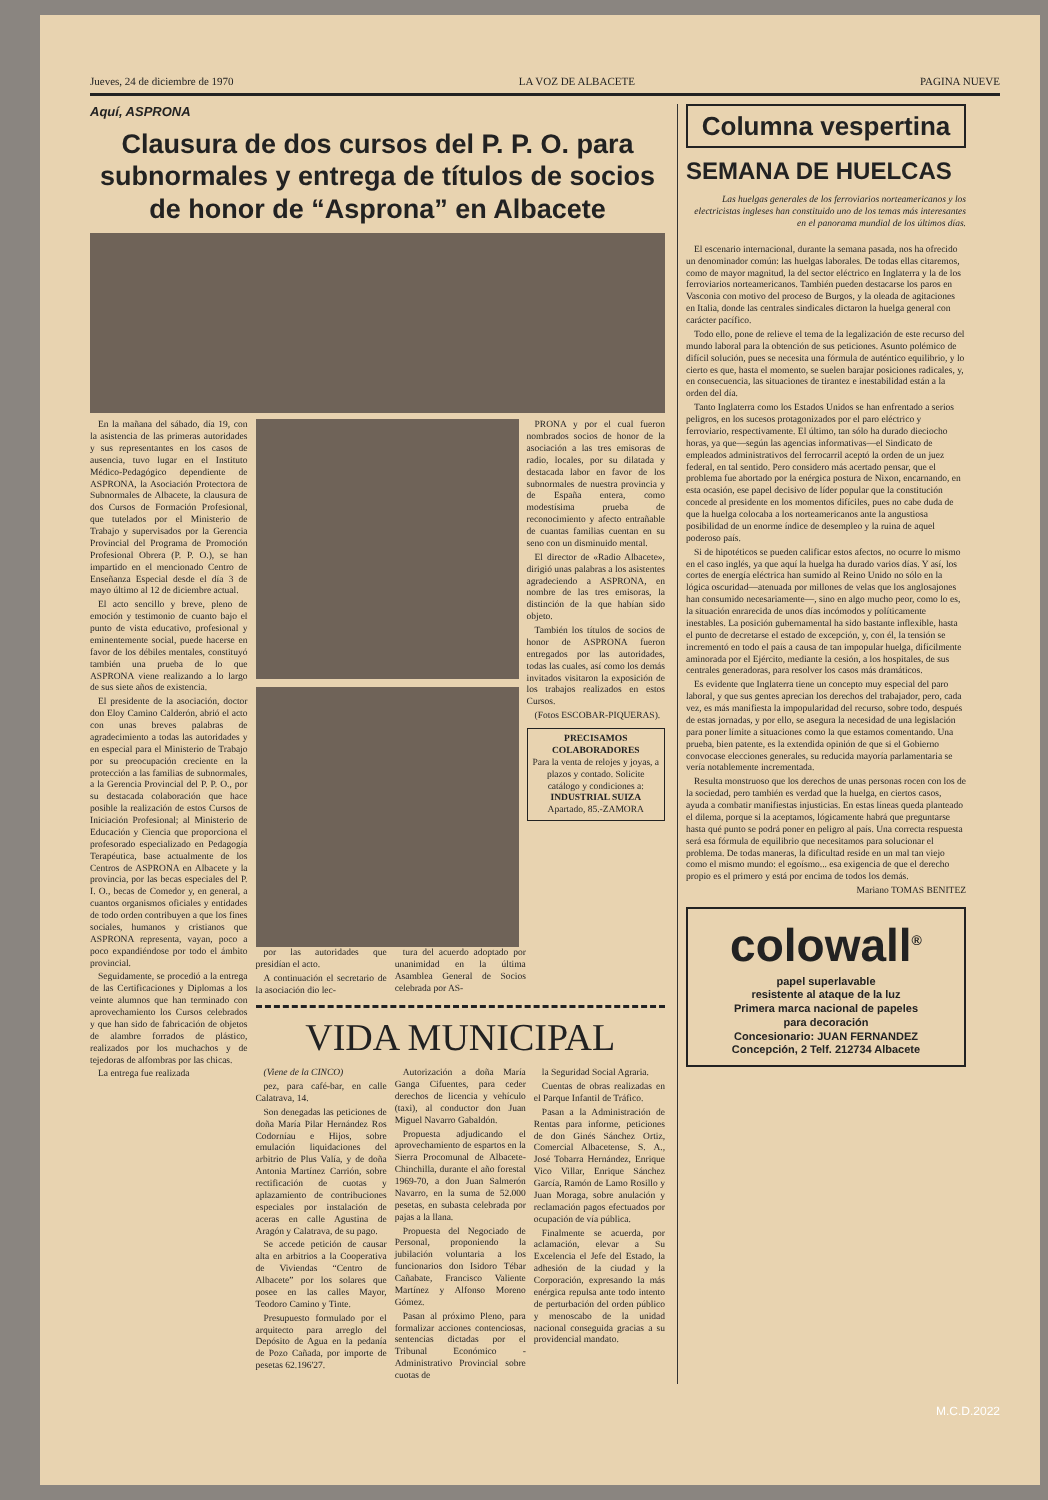Jueves, 24 de diciembre de 1970 LA VOZ DE ALBACETE PAGINA NUEVE
Aquí, ASPRONA
Clausura de dos cursos del P. P. O. para subnormales y entrega de títulos de socios de honor de “Asprona” en Albacete
En la mañana del sábado, día 19, con la asistencia de las primeras autoridades y sus representantes en los casos de ausencia, tuvo lugar en el Instituto Médico-Pedagógico dependiente de ASPRONA, la Asociación Protectora de Subnormales de Albacete, la clausura de dos Cursos de Formación Profesional, que tutelados por el Ministerio de Trabajo y supervisados por la Gerencia Provincial del Programa de Promoción Profesional Obrera (P. P. O.), se han impartido en el mencionado Centro de Enseñanza Especial desde el día 3 de mayo último al 12 de diciembre actual.
El acto sencillo y breve, pleno de emoción y testimonio de cuanto bajo el punto de vista educativo, profesional y eminentemente social, puede hacerse en favor de los débiles mentales, constituyó también una prueba de lo que ASPRONA viene realizando a lo largo de sus siete años de existencia.
El presidente de la asociación, doctor don Eloy Camino Calderón, abrió el acto con unas breves palabras de agradecimiento a todas las autoridades y en especial para el Ministerio de Trabajo por su preocupación creciente en la protección a las familias de subnormales, a la Gerencia Provincial del P. P. O., por su destacada colaboración que hace posible la realización de estos Cursos de Iniciación Profesional; al Ministerio de Educación y Ciencia que proporciona el profesorado especializado en Pedagogía Terapéutica, base actualmente de los Centros de ASPRONA en Albacete y la provincia, por las becas especiales del P. I. O., becas de Comedor y, en general, a cuantos organismos oficiales y entidades de todo orden contribuyen a que los fines sociales, humanos y cristianos que ASPRONA representa, vayan, poco a poco expandiéndose por todo el ámbito provincial.
Seguidamente, se procedió a la entrega de las Certificaciones y Diplomas a los veinte alumnos que han terminado con aprovechamiento los Cursos celebrados y que han sido de fabricación de objetos de alambre forrados de plástico, realizados por los muchachos y de tejedoras de alfombras por las chicas.
La entrega fue realizada
PRONA y por el cual fueron nombrados socios de honor de la asociación a las tres emisoras de radio, locales, por su dilatada y destacada labor en favor de los subnormales de nuestra provincia y de España entera, como modestísima prueba de reconocimiento y afecto entrañable de cuantas familias cuentan en su seno con un disminuido mental.
El director de «Radio Albacete», dirigió unas palabras a los asistentes agradeciendo a ASPRONA, en nombre de las tres emisoras, la distinción de la que habían sido objeto.
También los títulos de socios de honor de ASPRONA fueron entregados por las autoridades, todas las cuales, así como los demás invitados visitaron la exposición de los trabajos realizados en estos Cursos.
(Fotos ESCOBAR-PIQUERAS).
PRECISAMOS COLABORADORES
Para la venta de relojes y joyas, a plazos y contado. Solicite catálogo y condiciones a:
INDUSTRIAL SUIZA
Apartado, 85.-ZAMORA
por las autoridades que presidían el acto.
A continuación el secretario de la asociación dio lec-
tura del acuerdo adoptado por unanimidad en la última Asamblea General de Socios celebrada por AS-
VIDA MUNICIPAL
(Viene de la CINCO)
pez, para café-bar, en calle Calatrava, 14.
Son denegadas las peticiones de doña María Pilar Hernández Ros Codorníau e Hijos, sobre emulación liquidaciones del arbitrio de Plus Valía, y de doña Antonia Martínez Carrión, sobre rectificación de cuotas y aplazamiento de contribuciones especiales por instalación de aceras en calle Agustina de Aragón y Calatrava, de su pago.
Se accede petición de causar alta en arbitrios a la Cooperativa de Viviendas “Centro de Albacete” por los solares que posee en las calles Mayor, Teodoro Camino y Tinte.
Presupuesto formulado por el arquitecto para arreglo del Depósito de Agua en la pedanía de Pozo Cañada, por importe de pesetas 62.196'27.
Autorización a doña María Ganga Cifuentes, para ceder derechos de licencia y vehículo (taxi), al conductor don Juan Miguel Navarro Gabaldón.
Propuesta adjudicando el aprovechamiento de espartos en la Sierra Procomunal de Albacete-Chinchilla, durante el año forestal 1969-70, a don Juan Salmerón Navarro, en la suma de 52.000 pesetas, en subasta celebrada por pajas a la llana.
Propuesta del Negociado de Personal, proponiendo la jubilación voluntaria a los funcionarios don Isidoro Tébar Cañabate, Francisco Valiente Martínez y Alfonso Moreno Gómez.
Pasan al próximo Pleno, para formalizar acciones contenciosas, sentencias dictadas por el Tribunal Económico - Administrativo Provincial sobre cuotas de
la Seguridad Social Agraria.
Cuentas de obras realizadas en el Parque Infantil de Tráfico.
Pasan a la Administración de Rentas para informe, peticiones de don Ginés Sánchez Ortiz, Comercial Albacetense, S. A., José Tobarra Hernández, Enrique Vico Villar, Enrique Sánchez García, Ramón de Lamo Rosillo y Juan Moraga, sobre anulación y reclamación pagos efectuados por ocupación de vía pública.
Finalmente se acuerda, por aclamación, elevar a Su Excelencia el Jefe del Estado, la adhesión de la ciudad y la Corporación, expresando la más enérgica repulsa ante todo intento de perturbación del orden público y menoscabo de la unidad nacional conseguida gracias a su providencial mandato.
Columna vespertina
SEMANA DE HUELCAS
Las huelgas generales de los ferroviarios norteamericanos y los electricistas ingleses han constituido uno de los temas más interesantes en el panorama mundial de los últimos días.
El escenario internacional, durante la semana pasada, nos ha ofrecido un denominador común: las huelgas laborales. De todas ellas citaremos, como de mayor magnitud, la del sector eléctrico en Inglaterra y la de los ferroviarios norteamericanos. También pueden destacarse los paros en Vasconia con motivo del proceso de Burgos, y la oleada de agitaciones en Italia, donde las centrales sindicales dictaron la huelga general con carácter pacífico.
Todo ello, pone de relieve el tema de la legalización de este recurso del mundo laboral para la obtención de sus peticiones. Asunto polémico de difícil solución, pues se necesita una fórmula de auténtico equilibrio, y lo cierto es que, hasta el momento, se suelen barajar posiciones radicales, y, en consecuencia, las situaciones de tirantez e inestabilidad están a la orden del día.
Tanto Inglaterra como los Estados Unidos se han enfrentado a serios peligros, en los sucesos protagonizados por el paro eléctrico y ferroviario, respectivamente. El último, tan sólo ha durado dieciocho horas, ya que—según las agencias informativas—el Sindicato de empleados administrativos del ferrocarril aceptó la orden de un juez federal, en tal sentido. Pero considero más acertado pensar, que el problema fue abortado por la enérgica postura de Nixon, encarnando, en esta ocasión, ese papel decisivo de líder popular que la constitución concede al presidente en los momentos difíciles, pues no cabe duda de que la huelga colocaba a los norteamericanos ante la angustiosa posibilidad de un enorme índice de desempleo y la ruina de aquel poderoso país.
Si de hipotéticos se pueden calificar estos afectos, no ocurre lo mismo en el caso inglés, ya que aquí la huelga ha durado varios días. Y así, los cortes de energía eléctrica han sumido al Reino Unido no sólo en la lógica oscuridad—atenuada por millones de velas que los anglosajones han consumido necesariamente—, sino en algo mucho peor, como lo es, la situación enrarecida de unos días incómodos y políticamente inestables. La posición gubernamental ha sido bastante inflexible, hasta el punto de decretarse el estado de excepción, y, con él, la tensión se incrementó en todo el país a causa de tan impopular huelga, difícilmente aminorada por el Ejército, mediante la cesión, a los hospitales, de sus centrales generadoras, para resolver los casos más dramáticos.
Es evidente que Inglaterra tiene un concepto muy especial del paro laboral, y que sus gentes aprecian los derechos del trabajador, pero, cada vez, es más manifiesta la impopularidad del recurso, sobre todo, después de estas jornadas, y por ello, se asegura la necesidad de una legislación para poner límite a situaciones como la que estamos comentando. Una prueba, bien patente, es la extendida opinión de que si el Gobierno convocase elecciones generales, su reducida mayoría parlamentaria se vería notablemente incrementada.
Resulta monstruoso que los derechos de unas personas rocen con los de la sociedad, pero también es verdad que la huelga, en ciertos casos, ayuda a combatir manifiestas injusticias. En estas líneas queda planteado el dilema, porque si la aceptamos, lógicamente habrá que preguntarse hasta qué punto se podrá poner en peligro al país. Una correcta respuesta será esa fórmula de equilibrio que necesitamos para solucionar el problema. De todas maneras, la dificultad reside en un mal tan viejo como el mismo mundo: el egoísmo... esa exigencia de que el derecho propio es el primero y está por encima de todos los demás.
Mariano TOMAS BENITEZ
colowall<sup>®</sup>
papel superlavable
resistente al ataque de la luz
Primera marca nacional de papeles
para decoración
Concesionario: JUAN FERNANDEZ
Concepción, 2 Telf. 212734 Albacete
M.C.D.2022